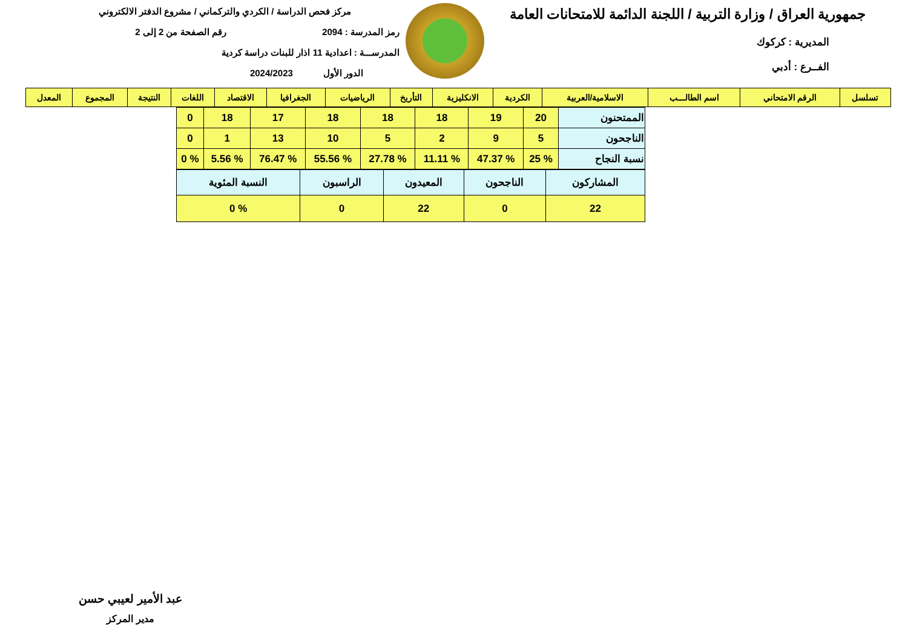جمهورية العراق / وزارة التربية / اللجنة الدائمة للامتحانات العامة
المديرية : كركوك
الفــرع : أدبي
مركز فحص الدراسة / الكردي والتركماني / مشروع الدفتر الالكتروني
رمز المدرسة : 2094 رقم الصفحة من 2 إلى 2
المدرســـة : اعدادية 11 اذار للبنات دراسة كردية
الدور الأول 2024/2023
| تسلسل | الرقم الامتحاني | اسم الطالـــب | الاسلامية/العربية | الكردية | الانكليزية | التأريخ | الرياضيات | الجغرافيا | الاقتصاد | اللغات | النتيجة | المجموع | المعدل |
| --- | --- | --- | --- | --- | --- | --- | --- | --- | --- | --- | --- | --- | --- |
| الممتحنون | 20 | 19 | 18 | 18 | 18 | 17 | 18 | 0 |
| الناجحون | 5 | 9 | 2 | 5 | 10 | 13 | 1 | 0 |
| نسبة النجاح | % 25 | % 47.37 | % 11.11 | % 27.78 | % 55.56 | % 76.47 | % 5.56 | % 0 |
| المشاركون | الناجحون | المعيدون | الراسبون | النسبة المئوية |
| 22 | 0 | 22 | 0 | % 0 |
عبد الأمير لعيبي حسن
مدير المركز